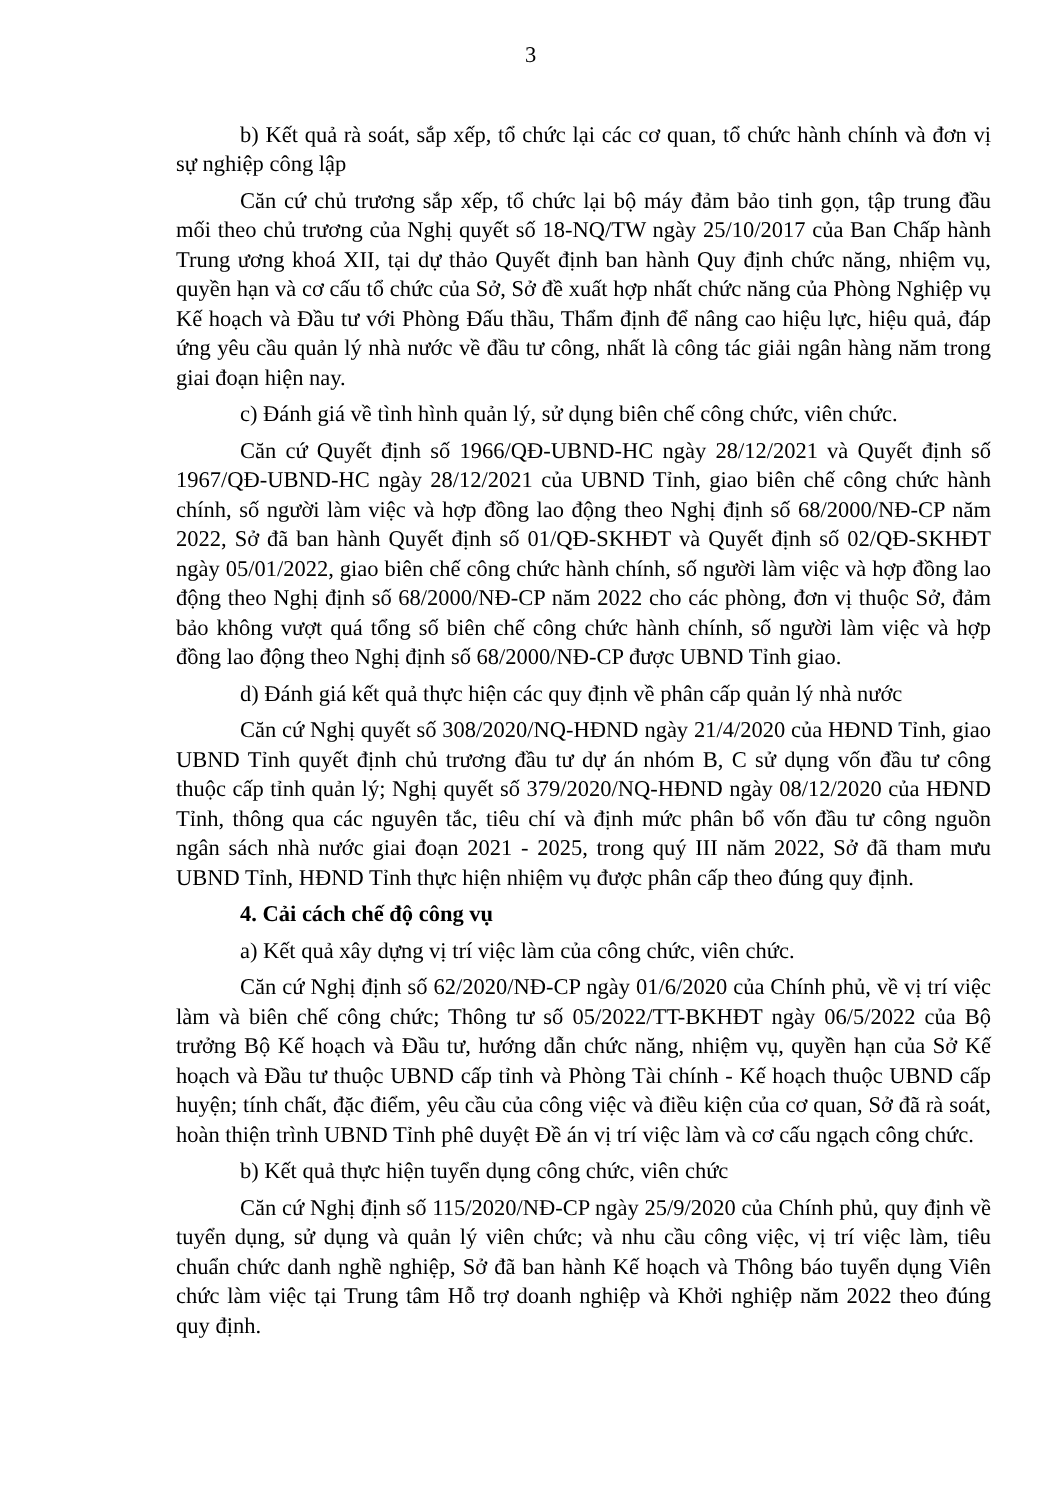3
b) Kết quả rà soát, sắp xếp, tổ chức lại các cơ quan, tổ chức hành chính và đơn vị sự nghiệp công lập
Căn cứ chủ trương sắp xếp, tổ chức lại bộ máy đảm bảo tinh gọn, tập trung đầu mối theo chủ trương của Nghị quyết số 18-NQ/TW ngày 25/10/2017 của Ban Chấp hành Trung ương khoá XII, tại dự thảo Quyết định ban hành Quy định chức năng, nhiệm vụ, quyền hạn và cơ cấu tổ chức của Sở, Sở đề xuất hợp nhất chức năng của Phòng Nghiệp vụ Kế hoạch và Đầu tư với Phòng Đấu thầu, Thẩm định để nâng cao hiệu lực, hiệu quả, đáp ứng yêu cầu quản lý nhà nước về đầu tư công, nhất là công tác giải ngân hàng năm trong giai đoạn hiện nay.
c) Đánh giá về tình hình quản lý, sử dụng biên chế công chức, viên chức.
Căn cứ Quyết định số 1966/QĐ-UBND-HC ngày 28/12/2021 và Quyết định số 1967/QĐ-UBND-HC ngày 28/12/2021 của UBND Tỉnh, giao biên chế công chức hành chính, số người làm việc và hợp đồng lao động theo Nghị định số 68/2000/NĐ-CP năm 2022, Sở đã ban hành Quyết định số 01/QĐ-SKHĐT và Quyết định số 02/QĐ-SKHĐT ngày 05/01/2022, giao biên chế công chức hành chính, số người làm việc và hợp đồng lao động theo Nghị định số 68/2000/NĐ-CP năm 2022 cho các phòng, đơn vị thuộc Sở, đảm bảo không vượt quá tổng số biên chế công chức hành chính, số người làm việc và hợp đồng lao động theo Nghị định số 68/2000/NĐ-CP được UBND Tỉnh giao.
d) Đánh giá kết quả thực hiện các quy định về phân cấp quản lý nhà nước
Căn cứ Nghị quyết số 308/2020/NQ-HĐND ngày 21/4/2020 của HĐND Tỉnh, giao UBND Tỉnh quyết định chủ trương đầu tư dự án nhóm B, C sử dụng vốn đầu tư công thuộc cấp tỉnh quản lý; Nghị quyết số 379/2020/NQ-HĐND ngày 08/12/2020 của HĐND Tỉnh, thông qua các nguyên tắc, tiêu chí và định mức phân bổ vốn đầu tư công nguồn ngân sách nhà nước giai đoạn 2021 - 2025, trong quý III năm 2022, Sở đã tham mưu UBND Tỉnh, HĐND Tỉnh thực hiện nhiệm vụ được phân cấp theo đúng quy định.
4. Cải cách chế độ công vụ
a) Kết quả xây dựng vị trí việc làm của công chức, viên chức.
Căn cứ Nghị định số 62/2020/NĐ-CP ngày 01/6/2020 của Chính phủ, về vị trí việc làm và biên chế công chức; Thông tư số 05/2022/TT-BKHĐT ngày 06/5/2022 của Bộ trưởng Bộ Kế hoạch và Đầu tư, hướng dẫn chức năng, nhiệm vụ, quyền hạn của Sở Kế hoạch và Đầu tư thuộc UBND cấp tỉnh và Phòng Tài chính - Kế hoạch thuộc UBND cấp huyện; tính chất, đặc điểm, yêu cầu của công việc và điều kiện của cơ quan, Sở đã rà soát, hoàn thiện trình UBND Tỉnh phê duyệt Đề án vị trí việc làm và cơ cấu ngạch công chức.
b) Kết quả thực hiện tuyển dụng công chức, viên chức
Căn cứ Nghị định số 115/2020/NĐ-CP ngày 25/9/2020 của Chính phủ, quy định về tuyển dụng, sử dụng và quản lý viên chức; và nhu cầu công việc, vị trí việc làm, tiêu chuẩn chức danh nghề nghiệp, Sở đã ban hành Kế hoạch và Thông báo tuyển dụng Viên chức làm việc tại Trung tâm Hỗ trợ doanh nghiệp và Khởi nghiệp năm 2022 theo đúng quy định.